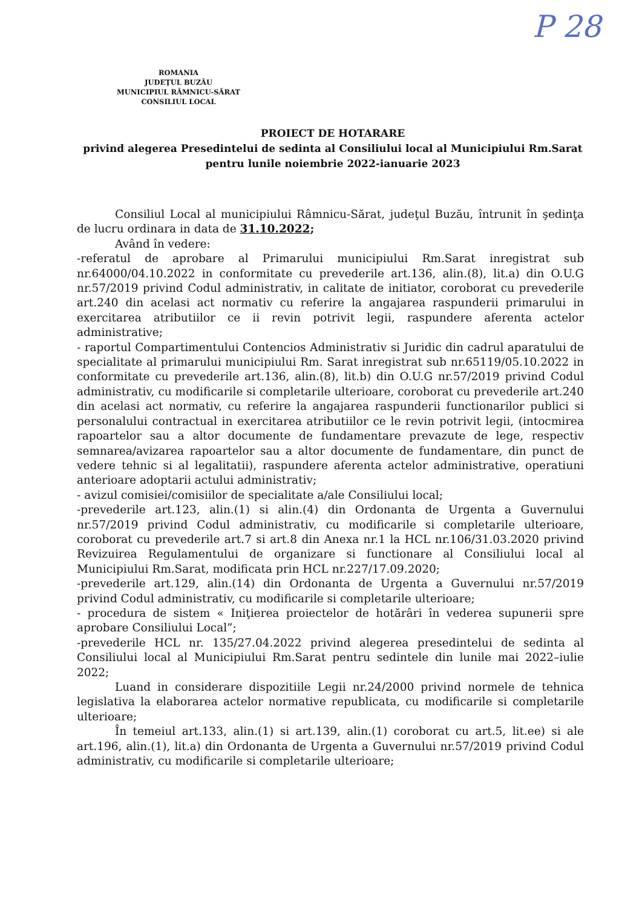P 28
ROMANIA
JUDEŢUL BUZĂU
MUNICIPIUL RÂMNICU-SĂRAT
CONSILIUL LOCAL
PROIECT DE HOTARARE
privind alegerea Presedintelui de sedinta al Consiliului local al Municipiului Rm.Sarat pentru lunile noiembrie 2022-ianuarie 2023
Consiliul Local al municipiului Râmnicu-Sărat, judeţul Buzău, întrunit în şedinţa de lucru ordinara in data de 31.10.2022;
Având în vedere:
-referatul de aprobare al Primarului municipiului Rm.Sarat inregistrat sub nr.64000/04.10.2022 in conformitate cu prevederile art.136, alin.(8), lit.a) din O.U.G nr.57/2019 privind Codul administrativ, in calitate de initiator, coroborat cu prevederile art.240 din acelasi act normativ cu referire la angajarea raspunderii primarului in exercitarea atributiilor ce ii revin potrivit legii, raspundere aferenta actelor administrative;
- raportul Compartimentului Contencios Administrativ si Juridic din cadrul aparatului de specialitate al primarului municipiului Rm. Sarat inregistrat sub nr.65119/05.10.2022 in conformitate cu prevederile art.136, alin.(8), lit.b) din O.U.G nr.57/2019 privind Codul administrativ, cu modificarile si completarile ulterioare, coroborat cu prevederile art.240 din acelasi act normativ, cu referire la angajarea raspunderii functionarilor publici si personalului contractual in exercitarea atributiilor ce le revin potrivit legii, (intocmirea rapoartelor sau a altor documente de fundamentare prevazute de lege, respectiv semnarea/avizarea rapoartelor sau a altor documente de fundamentare, din punct de vedere tehnic si al legalitatii), raspundere aferenta actelor administrative, operatiuni anterioare adoptarii actului administrativ;
- avizul comisiei/comisiilor de specialitate a/ale Consiliului local;
-prevederile art.123, alin.(1) si alin.(4) din Ordonanta de Urgenta a Guvernului nr.57/2019 privind Codul administrativ, cu modificarile si completarile ulterioare, coroborat cu prevederile art.7 si art.8 din Anexa nr.1 la HCL nr.106/31.03.2020 privind Revizuirea Regulamentului de organizare si functionare al Consiliului local al Municipiului Rm.Sarat, modificata prin HCL nr.227/17.09.2020;
-prevederile art.129, alin.(14) din Ordonanta de Urgenta a Guvernului nr.57/2019 privind Codul administrativ, cu modificarile si completarile ulterioare;
- procedura de sistem « Iniţierea proiectelor de hotărâri în vederea supunerii spre aprobare Consiliului Local”;
-prevederile HCL nr. 135/27.04.2022 privind alegerea presedintelui de sedinta al Consiliului local al Municipiului Rm.Sarat pentru sedintele din lunile mai 2022–iulie 2022;
Luand in considerare dispozitiile Legii nr.24/2000 privind normele de tehnica legislativa la elaborarea actelor normative republicata, cu modificarile si completarile ulterioare;
În temeiul art.133, alin.(1) si art.139, alin.(1) coroborat cu art.5, lit.ee) si ale art.196, alin.(1), lit.a) din Ordonanta de Urgenta a Guvernului nr.57/2019 privind Codul administrativ, cu modificarile si completarile ulterioare;